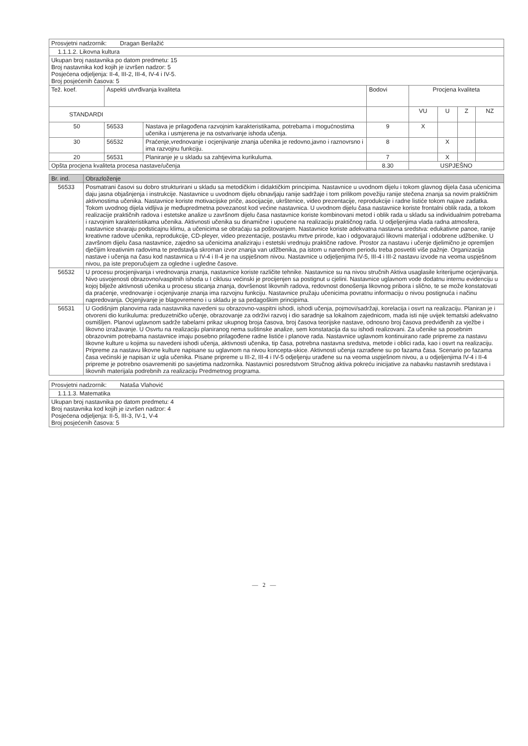| Prosvjetni nadzornik: Dragan Berilažić | | | | | | | |
| 1.1.1.2. Likovna kultura | | | | | | | |
| Ukupan broj nastavnika po datom predmetu: 15 Broj nastavnika kod kojih je izvršen nadzor: 5 Posjećena odjeljenja: II-4, III-2, III-4, IV-4 i IV-5. Broj posjećenih časova: 5 | | | | | | | |
| Tež. koef. | Aspekti utvrđivanja kvaliteta | | Bodovi | Procjena kvaliteta | | | |
| STANDARDI | | | | VU | U | Z | NZ |
| 50 | 56533 | Nastava je prilagođena razvojnim karakteristikama, potrebama i mogućnostima učenika i usmjerena je na ostvarivanje ishoda učenja. | 9 | X | | | |
| 30 | 56532 | Praćenje,vrednovanje i ocjenjivanje znanja učenika je redovno,javno i raznovrsno i ima razvojnu funkciju. | 8 | | X | | |
| 20 | 56531 | Planiranje je u skladu sa zahtjevima kurikuluma. | 7 | | X | | |
| Opšta procjena kvaliteta procesa nastave/učenja | | | 8.30 | USPJEŠNO | | | |
| Br. ind. | Obrazloženje |
| --- | --- |
| 56533 | Posmatrani časovi su dobro strukturirani u skladu sa metodičkim i didaktičkim principima. Nastavnice u uvodnom dijelu i tokom glavnog dijela časa učenicima daju jasna objašnjenja i instrukcije. Nastavnice u uvodnom dijelu obnavljaju ranije sadržaje i tom prilikom povežiju ranije stečena znanja sa novim praktičnim aktivnostima učenika. Nastavnice koriste motivacijske priče, asocijacije, ukrštenice, video prezentacije, reprodukcije i radne listiće tokom najave zadatka. Tokom uvodnog dijela vidljiva je međupredmetna povezanost kod većine nastavnica. U uvodnom dijelu časa nastavnice koriste frontalni oblik rada, a tokom realizacije praktičnih radova i estetske analize u završnom dijelu časa nastavnice koriste kombinovani metod i oblik rada u skladu sa individualnim potrebama i razvojnim karakteristikama učenika. Aktivnosti učenika su dinamične i upućene na realizaciju praktičnog rada. U odjeljenjima vlada radna atmosfera, nastavnice stvaraju podsticajnu klimu, a učenicima se obraćaju sa poštovanjem. Nastavnice koriste adekvatna nastavna sredstva: edukativne panoe, ranije kreativne radove učenika, reprodukcije, CD-pleyer, video prezentacije, postavku mrtve prirode, kao i odgovarajući likovni materijal i odobrene udžbenike. U završnom dijelu časa nastavnice, zajedno sa učenicima analiziraju i estetski vrednuju praktične radove. Prostor za nastavu i učenje djelimično je opremljen dječijim kreativnim radovima te predstavlja skroman izvor znanja van udžbenika, pa istom u narednom periodu treba posvetiti više pažnje. Organizacija nastave i učenja na času kod nastavnica u IV-4 i II-4 je na uspješnom nivou. Nastavnice u odjeljenjima IV-5, III-4 i III-2 nastavu izvode na veoma uspješnom nivou, pa iste preporučujem za ogledne i ugledne časove. |
| 56532 | U procesu procjenjivanja i vrednovanja znanja, nastavnice koriste različite tehnike. Nastavnice su na nivou stručnih Aktiva usaglasile kriterijume ocjenjivanja. Nivo usvojenosti obrazovno/vaspitnih ishoda u I ciklusu većinski je procijenjen sa postignut u cjelini. Nastavnice uglavnom vode dodatnu internu evidenciju u kojoj bilježe aktivnosti učenika u procesu sticanja znanja, dovršenost likovnih radova, redovnost donošenja likovnog pribora i slično, te se može konstatovati da praćenje, vrednovanje i ocjenjivanje znanja ima razvojnu funkciju. Nastavnice pružaju učenicima povratnu informaciju o nivou postignuća i načinu napredovanja. Ocjenjivanje je blagovremeno i u skladu je sa pedagoškim principima. |
| 56531 | U Godišnjim planovima rada nastavnika navedeni su obrazovno-vaspitni ishodi, ishodi učenja, pojmovi/sadržaji, korelacija i osvrt na realizaciju. Planiran je i otvoreni dio kurikuluma: preduzetničko učenje, obrazovanje za održivi razvoj i dio saradnje sa lokalnom zajednicom, mada isti nije uvijek tematski adekvatno osmišljen. Planovi uglavnom sadrže tabelarni prikaz ukupnog broja časova, broj časova teorijske nastave, odnosno broj časova predviđenih za vježbe i likovno izražavanje. U Osvrtu na realizaciju planiranog nema suštinske analize, sem konstatacija da su ishodi realizovani. Za učenike sa posebnim obrazovnim potrebama nastavnice imaju posebno prilagođene radne listiće i planove rada. Nastavnice uglavnom kontinuirano rade pripreme za nastavu likovne kulture u kojima su navedeni ishodi učenja, aktivnosti učenika, tip časa, potrebna nastavna sredstva, metode i oblici rada, kao i osvrt na realizaciju. Pripreme za nastavu likovne kulture napisane su uglavnom na nivou koncepta-skice. Aktivnosti učenja razrađene su po fazama časa. Scenario po fazama časa većinski je napisan iz ugla učenika. Pisane pripreme u III-2, III-4 i IV-5 odjeljenju urađene su na veoma uspješnom nivou, a u odjeljenjima IV-4 i II-4 pripreme je potrebno osavremeniti po savjetima nadzornika. Nastavnici posredstvom Stručnog aktiva pokreću inicijative za nabavku nastavnih sredstava i likovnih materijala podrebnih za realizaciju Predmetnog programa. |
| Prosvjetni nadzornik: Nataša Vlahović |
| 1.1.1.3. Matematika |
| Ukupan broj nastavnika po datom predmetu: 4 Broj nastavnika kod kojih je izvršen nadzor: 4 Posjećena odjeljenja: II-5, III-3, IV-1, V-4 Broj posjećenih časova: 5 |
— 2 —